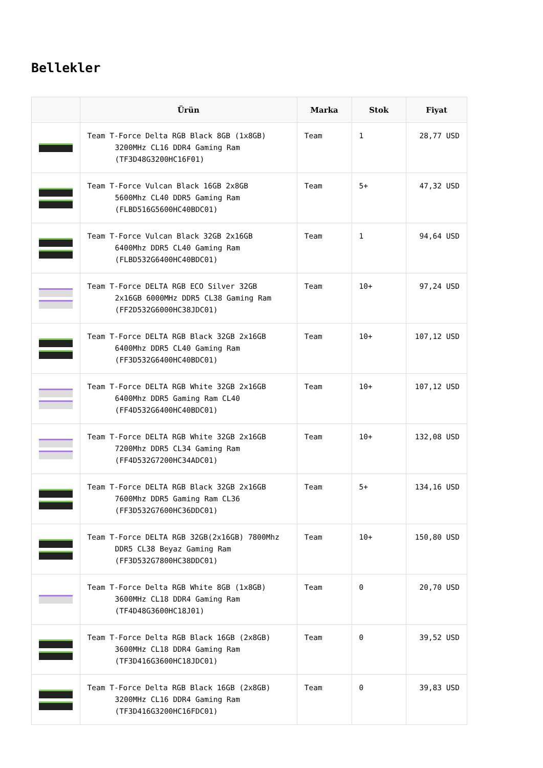Bellekler
| | Ürün | Marka | Stok | Fiyat |
| --- | --- | --- | --- | --- |
| | Team T-Force Delta RGB Black 8GB (1x8GB) 3200MHz CL16 DDR4 Gaming Ram (TF3D48G3200HC16F01) | Team | 1 | 28,77 USD |
| | Team T-Force Vulcan Black 16GB 2x8GB 5600Mhz CL40 DDR5 Gaming Ram (FLBD516G5600HC40BDC01) | Team | 5+ | 47,32 USD |
| | Team T-Force Vulcan Black 32GB 2x16GB 6400Mhz DDR5 CL40 Gaming Ram (FLBD532G6400HC40BDC01) | Team | 1 | 94,64 USD |
| | Team T-Force DELTA RGB ECO Silver 32GB 2x16GB 6000MHz DDR5 CL38 Gaming Ram (FF2D532G6000HC38JDC01) | Team | 10+ | 97,24 USD |
| | Team T-Force DELTA RGB Black 32GB 2x16GB 6400Mhz DDR5 CL40 Gaming Ram (FF3D532G6400HC40BDC01) | Team | 10+ | 107,12 USD |
| | Team T-Force DELTA RGB White 32GB 2x16GB 6400Mhz DDR5 Gaming Ram CL40 (FF4D532G6400HC40BDC01) | Team | 10+ | 107,12 USD |
| | Team T-Force DELTA RGB White 32GB 2x16GB 7200Mhz DDR5 CL34 Gaming Ram (FF4D532G7200HC34ADC01) | Team | 10+ | 132,08 USD |
| | Team T-Force DELTA RGB Black 32GB 2x16GB 7600Mhz DDR5 Gaming Ram CL36 (FF3D532G7600HC36DDC01) | Team | 5+ | 134,16 USD |
| | Team T-Force DELTA RGB 32GB(2x16GB) 7800Mhz DDR5 CL38 Beyaz Gaming Ram (FF3D532G7800HC38DDC01) | Team | 10+ | 150,80 USD |
| | Team T-Force Delta RGB White 8GB (1x8GB) 3600MHz CL18 DDR4 Gaming Ram (TF4D48G3600HC18J01) | Team | 0 | 20,70 USD |
| | Team T-Force Delta RGB Black 16GB (2x8GB) 3600MHz CL18 DDR4 Gaming Ram (TF3D416G3600HC18JDC01) | Team | 0 | 39,52 USD |
| | Team T-Force Delta RGB Black 16GB (2x8GB) 3200MHz CL16 DDR4 Gaming Ram (TF3D416G3200HC16FDC01) | Team | 0 | 39,83 USD |